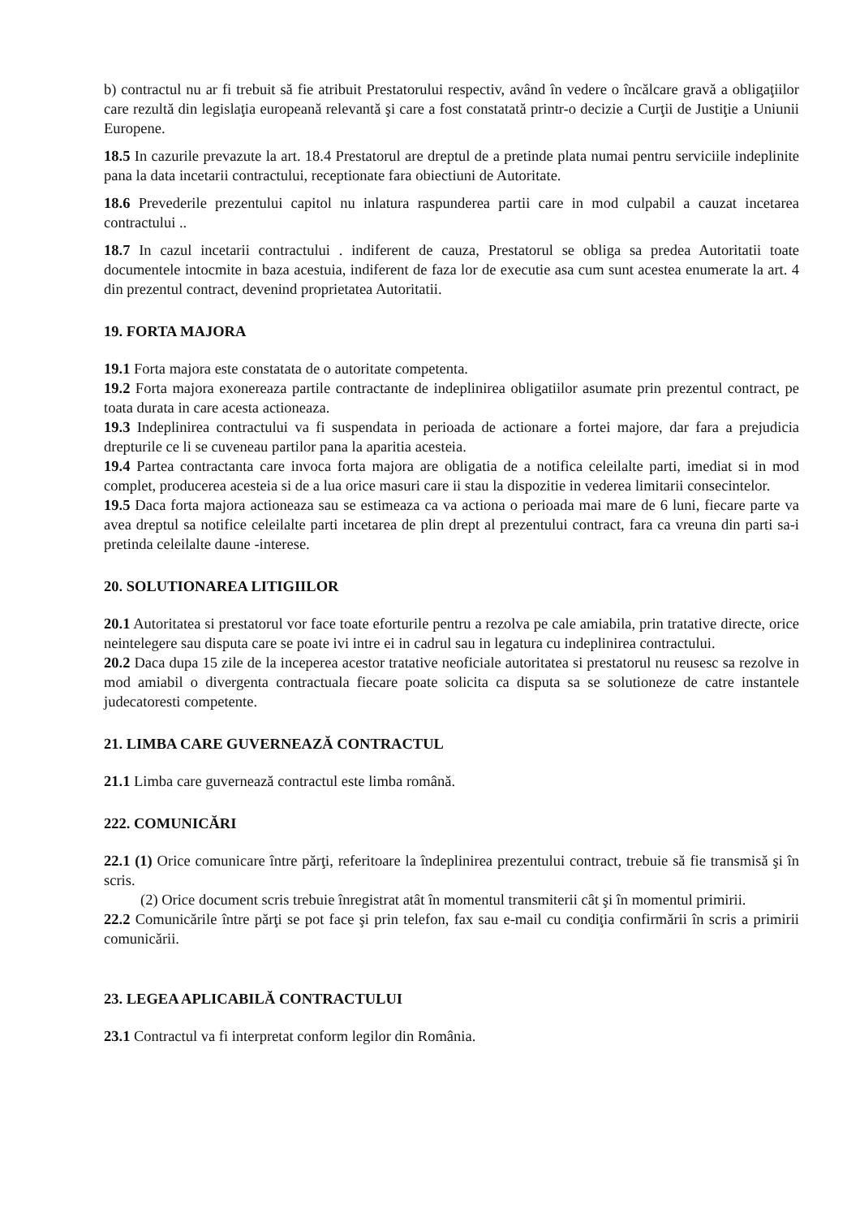b) contractul nu ar fi trebuit să fie atribuit Prestatorului respectiv, având în vedere o încălcare gravă a obligaţiilor care rezultă din legislaţia europeană relevantă şi care a fost constatată printr-o decizie a Curţii de Justiţie a Uniunii Europene.
18.5 In cazurile prevazute la art. 18.4 Prestatorul are dreptul de a pretinde plata numai pentru serviciile indeplinite pana la data incetarii contractului, receptionate fara obiectiuni de Autoritate.
18.6 Prevederile prezentului capitol nu inlatura raspunderea partii care in mod culpabil a cauzat incetarea contractului ..
18.7 In cazul incetarii contractului . indiferent de cauza, Prestatorul se obliga sa predea Autoritatii toate documentele intocmite in baza acestuia, indiferent de faza lor de executie asa cum sunt acestea enumerate la art. 4 din prezentul contract, devenind proprietatea Autoritatii.
19. FORTA MAJORA
19.1 Forta majora este constatata de o autoritate competenta.
19.2 Forta majora exonereaza partile contractante de indeplinirea obligatiilor asumate prin prezentul contract, pe toata durata in care acesta actioneaza.
19.3 Indeplinirea contractului va fi suspendata in perioada de actionare a fortei majore, dar fara a prejudicia drepturile ce li se cuveneau partilor pana la aparitia acesteia.
19.4 Partea contractanta care invoca forta majora are obligatia de a notifica celeilalte parti, imediat si in mod complet, producerea acesteia si de a lua orice masuri care ii stau la dispozitie in vederea limitarii consecintelor.
19.5 Daca forta majora actioneaza sau se estimeaza ca va actiona o perioada mai mare de 6 luni, fiecare parte va avea dreptul sa notifice celeilalte parti incetarea de plin drept al prezentului contract, fara ca vreuna din parti sa-i pretinda celeilalte daune -interese.
20. SOLUTIONAREA LITIGIILOR
20.1 Autoritatea si prestatorul vor face toate eforturile pentru a rezolva pe cale amiabila, prin tratative directe, orice neintelegere sau disputa care se poate ivi intre ei in cadrul sau in legatura cu indeplinirea contractului.
20.2 Daca dupa 15 zile de la inceperea acestor tratative neoficiale autoritatea si prestatorul nu reusesc sa rezolve in mod amiabil o divergenta contractuala fiecare poate solicita ca disputa sa se solutioneze de catre instantele judecatoresti competente.
21. LIMBA CARE GUVERNEAZĂ CONTRACTUL
21.1 Limba care guvernează contractul este limba română.
222. COMUNICĂRI
22.1 (1) Orice comunicare între părţi, referitoare la îndeplinirea prezentului contract, trebuie să fie transmisă şi în scris.
(2) Orice document scris trebuie înregistrat atât în momentul transmiterii cât şi în momentul primirii.
22.2 Comunicările între părţi se pot face şi prin telefon, fax sau e-mail cu condiţia confirmării în scris a primirii comunicării.
23. LEGEA APLICABILĂ CONTRACTULUI
23.1 Contractul va fi interpretat conform legilor din România.